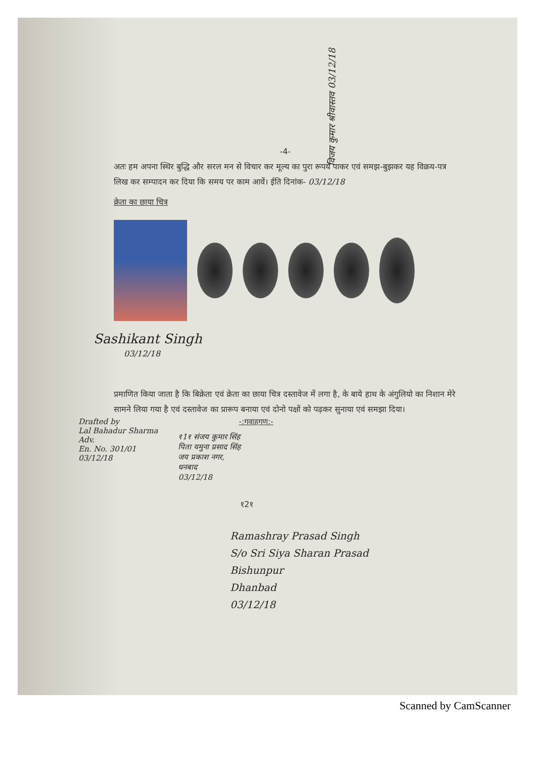विजय कुमार श्रीवास्तव 03/12/18
-4-
अतः हम अपना स्थिर बुद्धि और सरल मन से विचार कर मूल्य का पुरा रूपये पाकर एवं समझ-बुझकर यह विक्रय-पत्र लिख कर सम्पादन कर दिया कि समय पर काम आवें। ईति दिनांक- 03/12/18
क्रेता का छाया चित्र
Sashikant Singh
03/12/18
प्रमाणित किया जाता है कि बिक्रेता एवं क्रेता का छाया चित्र दस्तावेज में लगा है, के बाये हाथ के अंगुलियो का निशान मेरे सामने लिया गया है एवं दस्तावेज का प्रारूप बनाया एवं दोनो पक्षों को पढ़कर सुनाया एवं समझा दिया।
Drafted by
Lal Bahadur Sharma
Adv.
En. No. 301/01
03/12/18
-:गवाहगण:-
१1१ संजय कुमार सिंह
पिता यमुना प्रसाद सिंह
जय प्रकाश नगर,
धनबाद
03/12/18
१2१
Ramashray Prasad Singh
S/o Sri Siya Sharan Prasad
Bishunpur
Dhanbad
03/12/18
Scanned by CamScanner